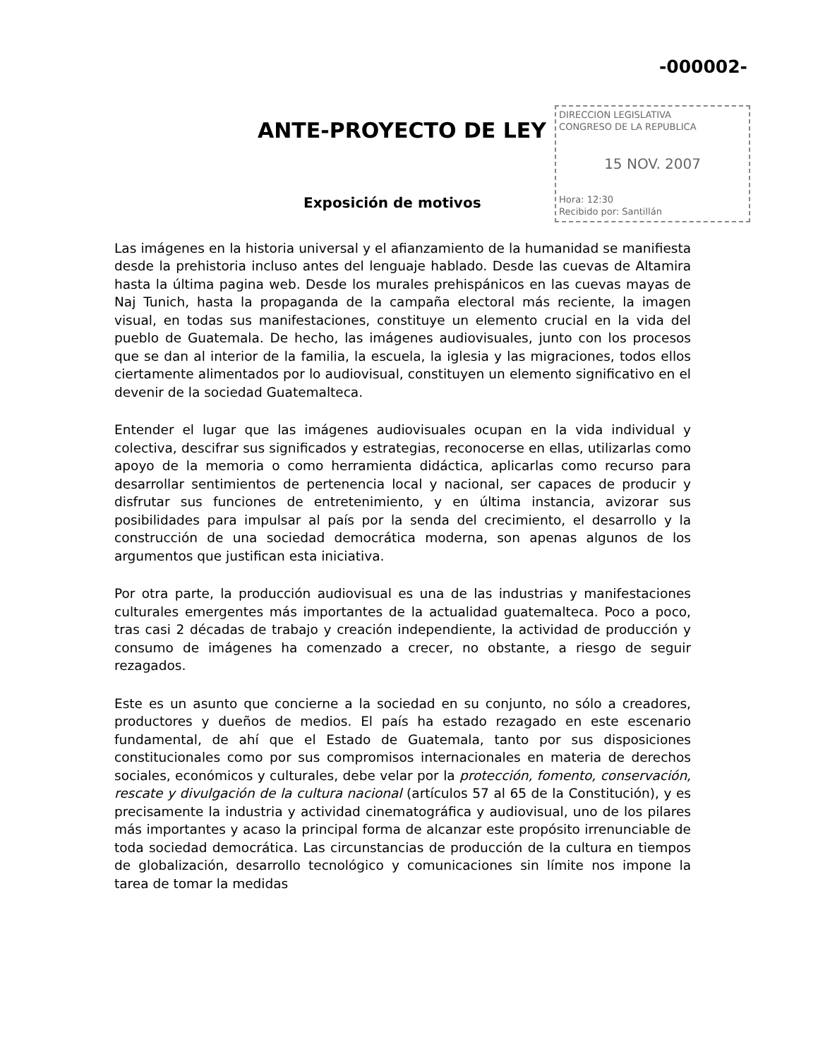-000002-
ANTE-PROYECTO DE LEY
DIRECCION LEGISLATIVA
CONGRESO DE LA REPUBLICA
15 NOV. 2007
Hora: 12:30
Recibido por: Santillán
Exposición de motivos
Las imágenes en la historia universal y el afianzamiento de la humanidad se manifiesta desde la prehistoria incluso antes del lenguaje hablado. Desde las cuevas de Altamira hasta la última pagina web. Desde los murales prehispánicos en las cuevas mayas de Naj Tunich, hasta la propaganda de la campaña electoral más reciente, la imagen visual, en todas sus manifestaciones, constituye un elemento crucial en la vida del pueblo de Guatemala. De hecho, las imágenes audiovisuales, junto con los procesos que se dan al interior de la familia, la escuela, la iglesia y las migraciones, todos ellos ciertamente alimentados por lo audiovisual, constituyen un elemento significativo en el devenir de la sociedad Guatemalteca.
Entender el lugar que las imágenes audiovisuales ocupan en la vida individual y colectiva, descifrar sus significados y estrategias, reconocerse en ellas, utilizarlas como apoyo de la memoria o como herramienta didáctica, aplicarlas como recurso para desarrollar sentimientos de pertenencia local y nacional, ser capaces de producir y disfrutar sus funciones de entretenimiento, y en última instancia, avizorar sus posibilidades para impulsar al país por la senda del crecimiento, el desarrollo y la construcción de una sociedad democrática moderna, son apenas algunos de los argumentos que justifican esta iniciativa.
Por otra parte, la producción audiovisual es una de las industrias y manifestaciones culturales emergentes más importantes de la actualidad guatemalteca. Poco a poco, tras casi 2 décadas de trabajo y creación independiente, la actividad de producción y consumo de imágenes ha comenzado a crecer, no obstante, a riesgo de seguir rezagados.
Este es un asunto que concierne a la sociedad en su conjunto, no sólo a creadores, productores y dueños de medios. El país ha estado rezagado en este escenario fundamental, de ahí que el Estado de Guatemala, tanto por sus disposiciones constitucionales como por sus compromisos internacionales en materia de derechos sociales, económicos y culturales, debe velar por la protección, fomento, conservación, rescate y divulgación de la cultura nacional (artículos 57 al 65 de la Constitución), y es precisamente la industria y actividad cinematográfica y audiovisual, uno de los pilares más importantes y acaso la principal forma de alcanzar este propósito irrenunciable de toda sociedad democrática. Las circunstancias de producción de la cultura en tiempos de globalización, desarrollo tecnológico y comunicaciones sin límite nos impone la tarea de tomar la medidas